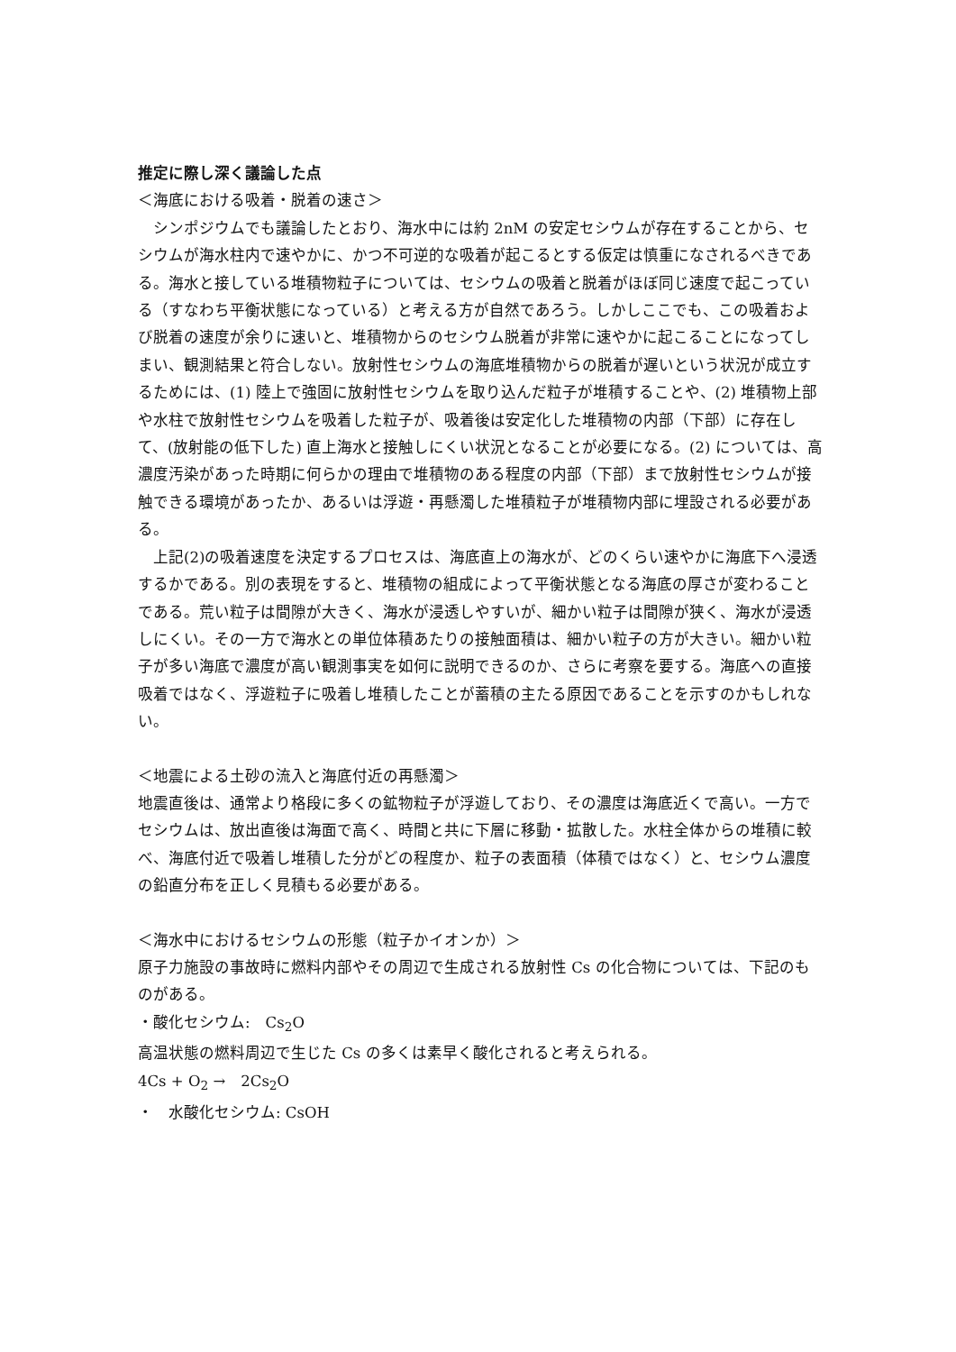推定に際し深く議論した点
＜海底における吸着・脱着の速さ＞
　シンポジウムでも議論したとおり、海水中には約 2nM の安定セシウムが存在することから、セシウムが海水柱内で速やかに、かつ不可逆的な吸着が起こるとする仮定は慎重になされるべきである。海水と接している堆積物粒子については、セシウムの吸着と脱着がほぼ同じ速度で起こっている（すなわち平衡状態になっている）と考える方が自然であろう。しかしここでも、この吸着および脱着の速度が余りに速いと、堆積物からのセシウム脱着が非常に速やかに起こることになってしまい、観測結果と符合しない。放射性セシウムの海底堆積物からの脱着が遅いという状況が成立するためには、(1) 陸上で強固に放射性セシウムを取り込んだ粒子が堆積することや、(2) 堆積物上部や水柱で放射性セシウムを吸着した粒子が、吸着後は安定化した堆積物の内部（下部）に存在して、(放射能の低下した) 直上海水と接触しにくい状況となることが必要になる。(2) については、高濃度汚染があった時期に何らかの理由で堆積物のある程度の内部（下部）まで放射性セシウムが接触できる環境があったか、あるいは浮遊・再懸濁した堆積粒子が堆積物内部に埋設される必要がある。
　上記(2)の吸着速度を決定するプロセスは、海底直上の海水が、どのくらい速やかに海底下へ浸透するかである。別の表現をすると、堆積物の組成によって平衡状態となる海底の厚さが変わることである。荒い粒子は間隙が大きく、海水が浸透しやすいが、細かい粒子は間隙が狭く、海水が浸透しにくい。その一方で海水との単位体積あたりの接触面積は、細かい粒子の方が大きい。細かい粒子が多い海底で濃度が高い観測事実を如何に説明できるのか、さらに考察を要する。海底への直接吸着ではなく、浮遊粒子に吸着し堆積したことが蓄積の主たる原因であることを示すのかもしれない。
＜地震による土砂の流入と海底付近の再懸濁＞
地震直後は、通常より格段に多くの鉱物粒子が浮遊しており、その濃度は海底近くで高い。一方でセシウムは、放出直後は海面で高く、時間と共に下層に移動・拡散した。水柱全体からの堆積に較べ、海底付近で吸着し堆積した分がどの程度か、粒子の表面積（体積ではなく）と、セシウム濃度の鉛直分布を正しく見積もる必要がある。
＜海水中におけるセシウムの形態（粒子かイオンか）＞
原子力施設の事故時に燃料内部やその周辺で生成される放射性 Cs の化合物については、下記のものがある。
・酸化セシウム:　Cs<sub>2</sub>O
高温状態の燃料周辺で生じた Cs の多くは素早く酸化されると考えられる。
4Cs + O<sub>2</sub> →　2Cs<sub>2</sub>O
・　水酸化セシウム: CsOH